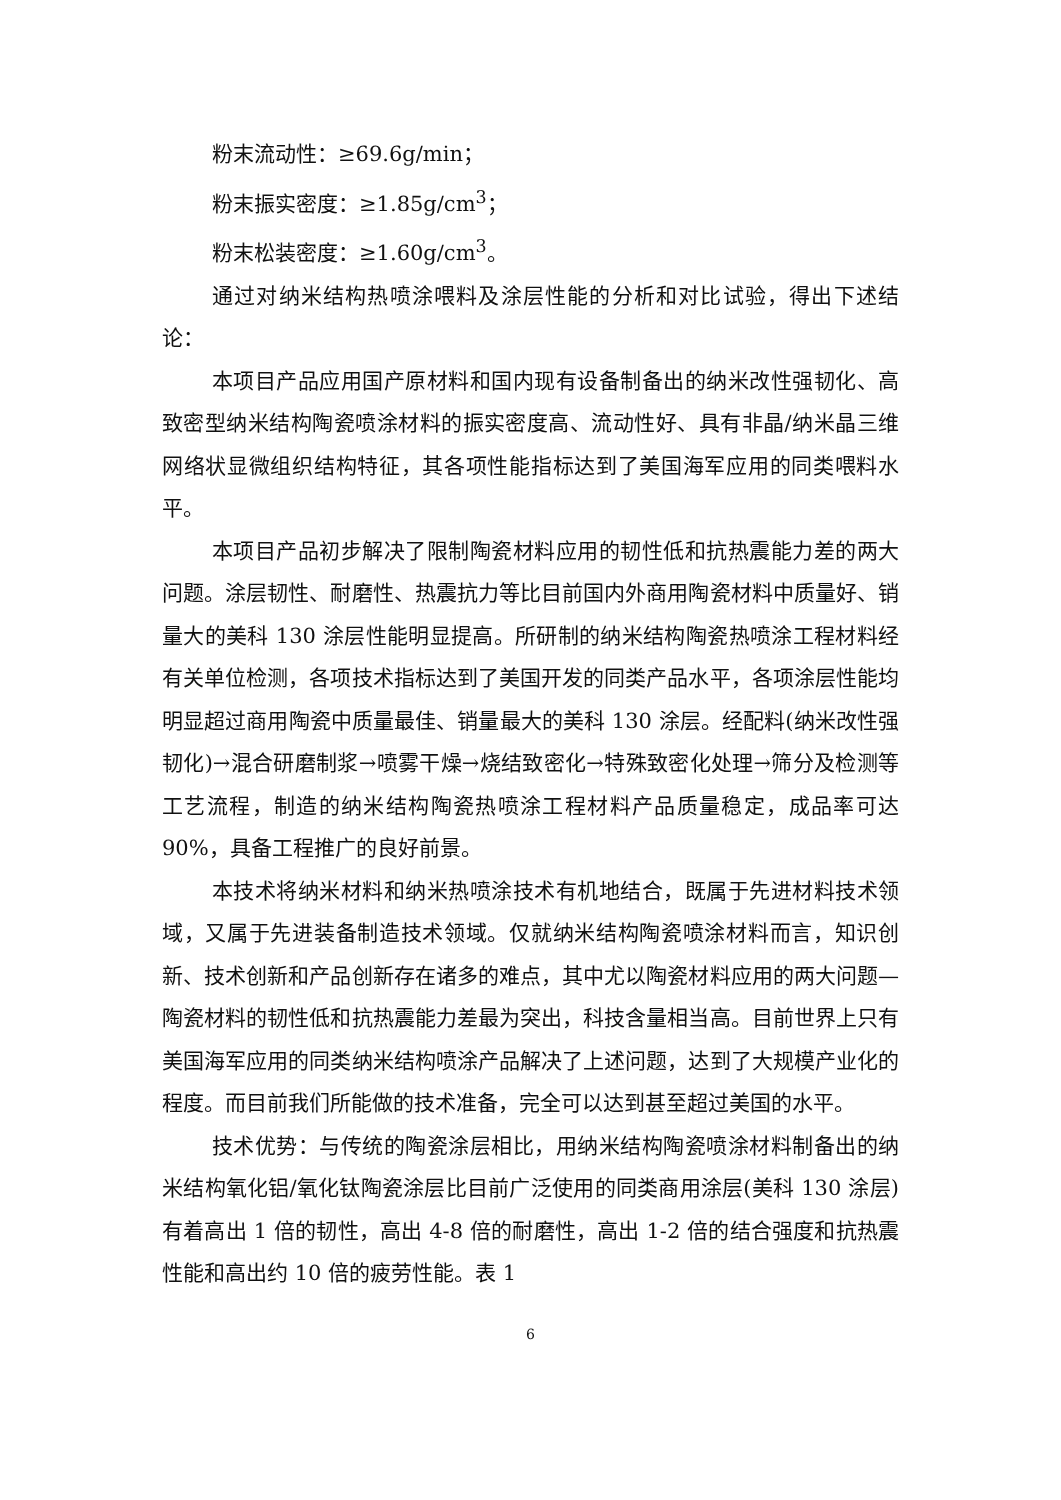粉末流动性：≥69.6g/min；
粉末振实密度：≥1.85g/cm<sup>3</sup>；
粉末松装密度：≥1.60g/cm<sup>3</sup>。
通过对纳米结构热喷涂喂料及涂层性能的分析和对比试验，得出下述结论：
本项目产品应用国产原材料和国内现有设备制备出的纳米改性强韧化、高致密型纳米结构陶瓷喷涂材料的振实密度高、流动性好、具有非晶/纳米晶三维网络状显微组织结构特征，其各项性能指标达到了美国海军应用的同类喂料水平。
本项目产品初步解决了限制陶瓷材料应用的韧性低和抗热震能力差的两大问题。涂层韧性、耐磨性、热震抗力等比目前国内外商用陶瓷材料中质量好、销量大的美科 130 涂层性能明显提高。所研制的纳米结构陶瓷热喷涂工程材料经有关单位检测，各项技术指标达到了美国开发的同类产品水平，各项涂层性能均明显超过商用陶瓷中质量最佳、销量最大的美科 130 涂层。经配料(纳米改性强韧化)→混合研磨制浆→喷雾干燥→烧结致密化→特殊致密化处理→筛分及检测等工艺流程，制造的纳米结构陶瓷热喷涂工程材料产品质量稳定，成品率可达 90%，具备工程推广的良好前景。
本技术将纳米材料和纳米热喷涂技术有机地结合，既属于先进材料技术领域，又属于先进装备制造技术领域。仅就纳米结构陶瓷喷涂材料而言，知识创新、技术创新和产品创新存在诸多的难点，其中尤以陶瓷材料应用的两大问题—陶瓷材料的韧性低和抗热震能力差最为突出，科技含量相当高。目前世界上只有美国海军应用的同类纳米结构喷涂产品解决了上述问题，达到了大规模产业化的程度。而目前我们所能做的技术准备，完全可以达到甚至超过美国的水平。
技术优势：与传统的陶瓷涂层相比，用纳米结构陶瓷喷涂材料制备出的纳米结构氧化铝/氧化钛陶瓷涂层比目前广泛使用的同类商用涂层(美科 130 涂层)有着高出 1 倍的韧性，高出 4-8 倍的耐磨性，高出 1-2 倍的结合强度和抗热震性能和高出约 10 倍的疲劳性能。表 1
6